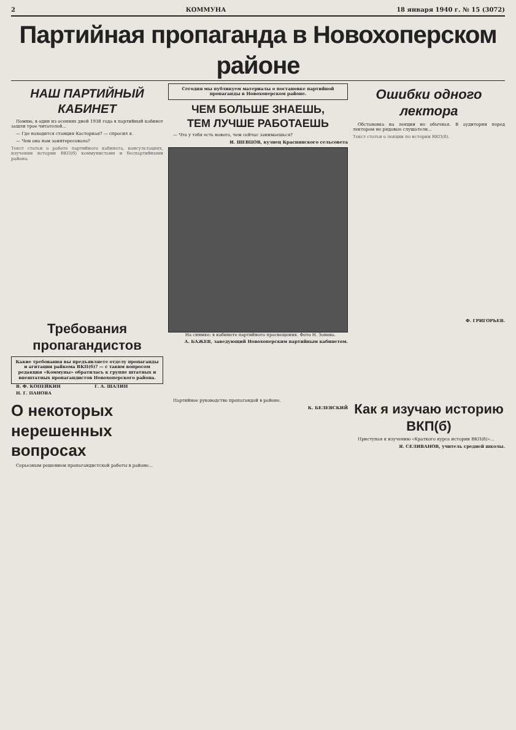2 КОММУНА 18 января 1940 г. № 15 (3072)
Партийная пропаганда в Новохоперском районе
НАШ ПАРТИЙНЫЙ КАБИНЕТ
Помню, в один из осенних дней 1938 года в партийный кабинет зашли трое читателей...
— Где находится станция Касторная? — спросил я.
— Чем она нам заинтересовала?
Текст статьи о работе партийного кабинета, консультациях, изучении истории ВКП(б) коммунистами и беспартийными района.
Требования пропагандистов
Какие требования вы предъявляете отделу пропаганды и агитации райкома ВКП(б)? — с таким вопросом редакция «Коммуны» обратилась к группе штатных и внештатных пропагандистов Новохоперского района.
В. Ф. КОПЕЙКИН
Н. Г. ПАНОВА
Г. А. ШАЛИН
Сегодня мы публикуем материалы о постановке партийной пропаганды в Новохоперском районе.
ЧЕМ БОЛЬШЕ ЗНАЕШЬ,
ТЕМ ЛУЧШЕ РАБОТАЕШЬ
— Что у тебя есть нового, чем сейчас занимаешься?
И. ШЕВЦОВ, кузнец Краснянского сельсовета
На снимке: в кабинете партийного просвещения. Фото Н. Зонова.
А. БАЖЕВ, заведующий Новохоперским партийным кабинетом.
Ошибки одного лектора
Обстановка на лекции не обычная. В аудитории перед лектором не рядовые слушатели...
Текст статьи о лекции по истории ВКП(б).
Ф. ГРИГОРЬЕВ.
О некоторых нерешенных вопросах
Серьезным решением пропагандистской работы в районе...
Партийное руководство пропагандой в районе.
К. БЕЛЕВСКИЙ
Как я изучаю историю ВКП(б)
Приступая к изучению «Краткого курса истории ВКП(б)»...
Я. СЕЛИВАНОВ, учитель средней школы.